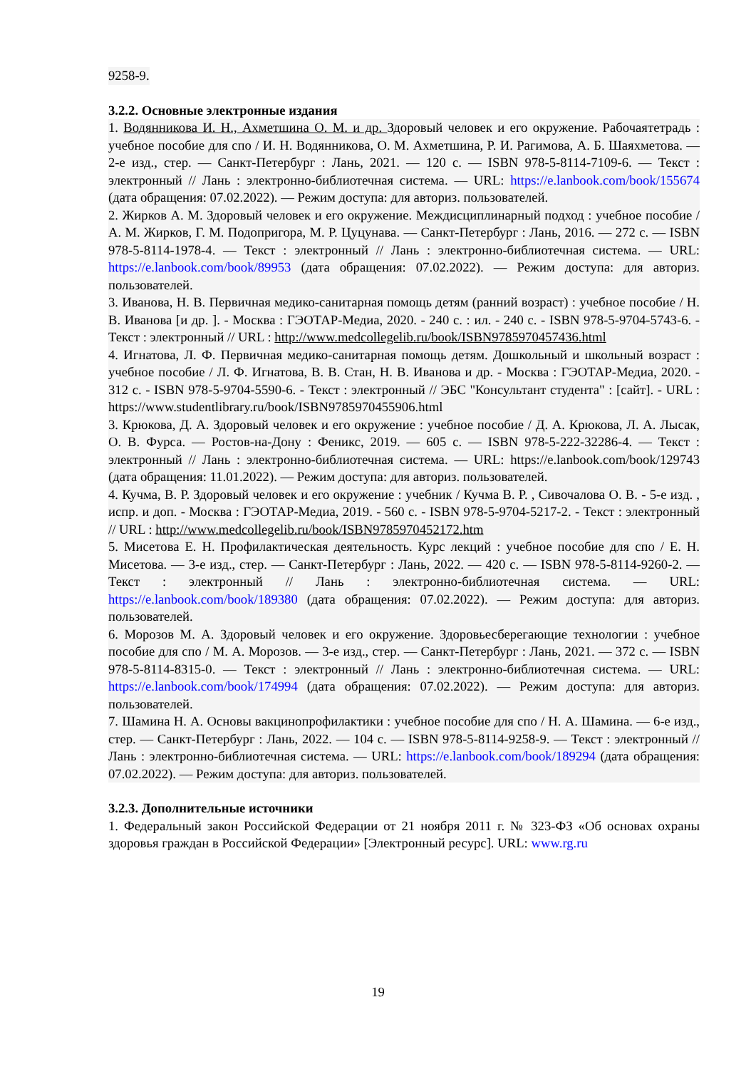9258-9.
3.2.2. Основные электронные издания
1. Водянникова И. Н., Ахметшина О. М. и др. Здоровый человек и его окружение. Рабочаятетрадь : учебное пособие для спо / И. Н. Водянникова, О. М. Ахметшина, Р. И. Рагимова, А. Б. Шаяхметова. — 2-е изд., стер. — Санкт-Петербург : Лань, 2021. — 120 с. — ISBN 978-5-8114-7109-6. — Текст : электронный // Лань : электронно-библиотечная система. — URL: https://e.lanbook.com/book/155674 (дата обращения: 07.02.2022). — Режим доступа: для авториз. пользователей.
2. Жирков А. М. Здоровый человек и его окружение. Междисциплинарный подход : учебное пособие / А. М. Жирков, Г. М. Подопригора, М. Р. Цуцунава. — Санкт-Петербург : Лань, 2016. — 272 с. — ISBN 978-5-8114-1978-4. — Текст : электронный // Лань : электронно-библиотечная система. — URL: https://e.lanbook.com/book/89953 (дата обращения: 07.02.2022). — Режим доступа: для авториз. пользователей.
3. Иванова, Н. В. Первичная медико-санитарная помощь детям (ранний возраст) : учебное пособие / Н. В. Иванова [и др. ]. - Москва : ГЭОТАР-Медиа, 2020. - 240 с. : ил. - 240 с. - ISBN 978-5-9704-5743-6. - Текст : электронный // URL : http://www.medcollegelib.ru/book/ISBN9785970457436.html
4. Игнатова, Л. Ф. Первичная медико-санитарная помощь детям. Дошкольный и школьный возраст : учебное пособие / Л. Ф. Игнатова, В. В. Стан, Н. В. Иванова и др. - Москва : ГЭОТАР-Медиа, 2020. - 312 с. - ISBN 978-5-9704-5590-6. - Текст : электронный // ЭБС "Консультант студента" : [сайт]. - URL : https://www.studentlibrary.ru/book/ISBN9785970455906.html
3. Крюкова, Д. А. Здоровый человек и его окружение : учебное пособие / Д. А. Крюкова, Л. А. Лысак, О. В. Фурса. — Ростов-на-Дону : Феникс, 2019. — 605 с. — ISBN 978-5-222-32286-4. — Текст : электронный // Лань : электронно-библиотечная система. — URL: https://e.lanbook.com/book/129743 (дата обращения: 11.01.2022). — Режим доступа: для авториз. пользователей.
4. Кучма, В. Р. Здоровый человек и его окружение : учебник / Кучма В. Р. , Сивочалова О. В. - 5-е изд. , испр. и доп. - Москва : ГЭОТАР-Медиа, 2019. - 560 с. - ISBN 978-5-9704-5217-2. - Текст : электронный // URL : http://www.medcollegelib.ru/book/ISBN9785970452172.htm
5. Мисетова Е. Н. Профилактическая деятельность. Курс лекций : учебное пособие для спо / Е. Н. Мисетова. — 3-е изд., стер. — Санкт-Петербург : Лань, 2022. — 420 с. — ISBN 978-5-8114-9260-2. — Текст : электронный // Лань : электронно-библиотечная система. — URL: https://e.lanbook.com/book/189380 (дата обращения: 07.02.2022). — Режим доступа: для авториз. пользователей.
6. Морозов М. А. Здоровый человек и его окружение. Здоровьесберегающие технологии : учебное пособие для спо / М. А. Морозов. — 3-е изд., стер. — Санкт-Петербург : Лань, 2021. — 372 с. — ISBN 978-5-8114-8315-0. — Текст : электронный // Лань : электронно-библиотечная система. — URL: https://e.lanbook.com/book/174994 (дата обращения: 07.02.2022). — Режим доступа: для авториз. пользователей.
7. Шамина Н. А. Основы вакцинопрофилактики : учебное пособие для спо / Н. А. Шамина. — 6-е изд., стер. — Санкт-Петербург : Лань, 2022. — 104 с. — ISBN 978-5-8114-9258-9. — Текст : электронный // Лань : электронно-библиотечная система. — URL: https://e.lanbook.com/book/189294 (дата обращения: 07.02.2022). — Режим доступа: для авториз. пользователей.
3.2.3. Дополнительные источники
1. Федеральный закон Российской Федерации от 21 ноября 2011 г. № 323-ФЗ «Об основах охраны здоровья граждан в Российской Федерации» [Электронный ресурс]. URL: www.rg.ru
19